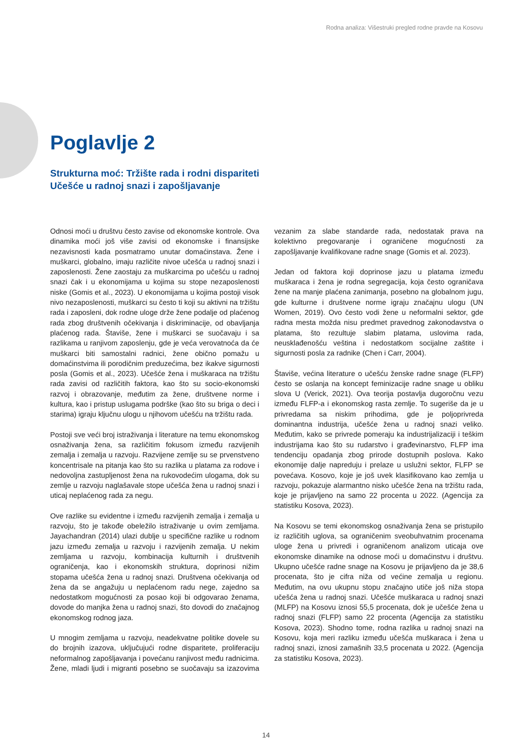Rodna analiza: Višestruki pregled rodne pravde na Kosovu
Poglavlje 2
Strukturna moć: Tržište rada i rodni dispariteti
Učešće u radnoj snazi i zapošljavanje
Odnosi moći u društvu često zavise od ekonomske kontrole. Ova dinamika moći još više zavisi od ekonomske i finansijske nezavisnosti kada posmatramo unutar domaćinstava. Žene i muškarci, globalno, imaju različite nivoe učešća u radnoj snazi i zaposlenosti. Žene zaostaju za muškarcima po učešću u radnoj snazi čak i u ekonomijama u kojima su stope nezaposlenosti niske (Gomis et al., 2023). U ekonomijama u kojima postoji visok nivo nezaposlenosti, muškarci su često ti koji su aktivni na tržištu rada i zaposleni, dok rodne uloge drže žene podalje od plaćenog rada zbog društvenih očekivanja i diskriminacije, od obavljanja plaćenog rada. Štaviše, žene i muškarci se suočavaju i sa razlikama u ranjivom zaposlenju, gde je veća verovatnoća da će muškarci biti samostalni radnici, žene obično pomažu u domaćinstvima ili porodičnim preduzećima, bez ikakve sigurnosti posla (Gomis et al., 2023). Učešće žena i muškaraca na tržištu rada zavisi od različitih faktora, kao što su socio-ekonomski razvoj i obrazovanje, međutim za žene, društvene norme i kultura, kao i pristup uslugama podrške (kao što su briga o deci i starima) igraju ključnu ulogu u njihovom učešću na tržištu rada.
Postoji sve veći broj istraživanja i literature na temu ekonomskog osnaživanja žena, sa različitim fokusom između razvijenih zemalja i zemalja u razvoju. Razvijene zemlje su se prvenstveno koncentrisale na pitanja kao što su razlika u platama za rodove i nedovoljna zastupljenost žena na rukovodećim ulogama, dok su zemlje u razvoju naglašavale stope učešća žena u radnoj snazi i uticaj neplaćenog rada za negu.
Ove razlike su evidentne i između razvijenih zemalja i zemalja u razvoju, što je takođe obeležilo istraživanje u ovim zemljama. Jayachandran (2014) ulazi dublje u specifične razlike u rodnom jazu između zemalja u razvoju i razvijenih zemalja. U nekim zemljama u razvoju, kombinacija kulturnih i društvenih ograničenja, kao i ekonomskih struktura, doprinosi nižim stopama učešća žena u radnoj snazi. Društvena očekivanja od žena da se angažuju u neplaćenom radu nege, zajedno sa nedostatkom mogućnosti za posao koji bi odgovarao ženama, dovode do manjka žena u radnoj snazi, što dovodi do značajnog ekonomskog rodnog jaza.
U mnogim zemljama u razvoju, neadekvatne politike dovele su do brojnih izazova, uključujući rodne disparitete, proliferaciju neformalnog zapošljavanja i povećanu ranjivost među radnicima. Žene, mladi ljudi i migranti posebno se suočavaju sa izazovima vezanim za slabe standarde rada, nedostatak prava na kolektivno pregovaranje i ograničene mogućnosti za zapošljavanje kvalifikovane radne snage (Gomis et al. 2023).
Jedan od faktora koji doprinose jazu u platama između muškaraca i žena je rodna segregacija, koja često ograničava žene na manje plaćena zanimanja, posebno na globalnom jugu, gde kulturne i društvene norme igraju značajnu ulogu (UN Women, 2019). Ovo često vodi žene u neformalni sektor, gde radna mesta možda nisu predmet pravednog zakonodavstva o platama, što rezultuje slabim platama, uslovima rada, neusklađenošću veština i nedostatkom socijalne zaštite i sigurnosti posla za radnike (Chen i Carr, 2004).
Štaviše, većina literature o učešću ženske radne snage (FLFP) često se oslanja na koncept feminizacije radne snage u obliku slova U (Verick, 2021). Ova teorija postavlja dugoročnu vezu između FLFP-a i ekonomskog rasta zemlje. To sugeriše da je u privredama sa niskim prihodima, gde je poljoprivreda dominantna industrija, učešće žena u radnoj snazi veliko. Međutim, kako se privrede pomeraju ka industrijalizaciji i teškim industrijama kao što su rudarstvo i građevinarstvo, FLFP ima tendenciju opadanja zbog prirode dostupnih poslova. Kako ekonomije dalje napreduju i prelaze u uslužni sektor, FLFP se povećava. Kosovo, koje je još uvek klasifikovano kao zemlja u razvoju, pokazuje alarmantno nisko učešće žena na tržištu rada, koje je prijavljeno na samo 22 procenta u 2022. (Agencija za statistiku Kosova, 2023).
Na Kosovu se temi ekonomskog osnaživanja žena se pristupilo iz različitih uglova, sa ograničenim sveobuhvatnim procenama uloge žena u privredi i ograničenom analizom uticaja ove ekonomske dinamike na odnose moći u domaćinstvu i društvu. Ukupno učešće radne snage na Kosovu je prijavljeno da je 38,6 procenata, što je cifra niža od većine zemalja u regionu. Međutim, na ovu ukupnu stopu značajno utiče još niža stopa učešća žena u radnoj snazi. Učešće muškaraca u radnoj snazi (MLFP) na Kosovu iznosi 55,5 procenata, dok je učešće žena u radnoj snazi (FLFP) samo 22 procenta (Agencija za statistiku Kosova, 2023). Shodno tome, rodna razlika u radnoj snazi na Kosovu, koja meri razliku između učešća muškaraca i žena u radnoj snazi, iznosi zamašnih 33,5 procenata u 2022. (Agencija za statistiku Kosova, 2023).
14